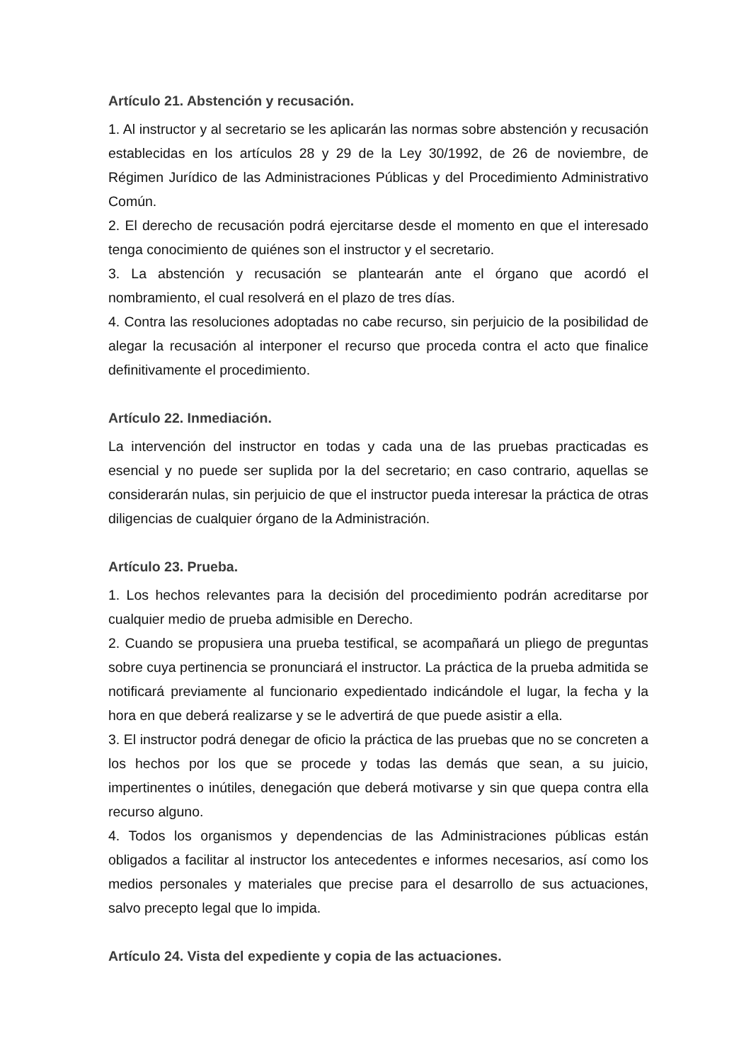Artículo 21. Abstención y recusación.
1. Al instructor y al secretario se les aplicarán las normas sobre abstención y recusación establecidas en los artículos 28 y 29 de la Ley 30/1992, de 26 de noviembre, de Régimen Jurídico de las Administraciones Públicas y del Procedimiento Administrativo Común.
2. El derecho de recusación podrá ejercitarse desde el momento en que el interesado tenga conocimiento de quiénes son el instructor y el secretario.
3. La abstención y recusación se plantearán ante el órgano que acordó el nombramiento, el cual resolverá en el plazo de tres días.
4. Contra las resoluciones adoptadas no cabe recurso, sin perjuicio de la posibilidad de alegar la recusación al interponer el recurso que proceda contra el acto que finalice definitivamente el procedimiento.
Artículo 22. Inmediación.
La intervención del instructor en todas y cada una de las pruebas practicadas es esencial y no puede ser suplida por la del secretario; en caso contrario, aquellas se considerarán nulas, sin perjuicio de que el instructor pueda interesar la práctica de otras diligencias de cualquier órgano de la Administración.
Artículo 23. Prueba.
1. Los hechos relevantes para la decisión del procedimiento podrán acreditarse por cualquier medio de prueba admisible en Derecho.
2. Cuando se propusiera una prueba testifical, se acompañará un pliego de preguntas sobre cuya pertinencia se pronunciará el instructor. La práctica de la prueba admitida se notificará previamente al funcionario expedientado indicándole el lugar, la fecha y la hora en que deberá realizarse y se le advertirá de que puede asistir a ella.
3. El instructor podrá denegar de oficio la práctica de las pruebas que no se concreten a los hechos por los que se procede y todas las demás que sean, a su juicio, impertinentes o inútiles, denegación que deberá motivarse y sin que quepa contra ella recurso alguno.
4. Todos los organismos y dependencias de las Administraciones públicas están obligados a facilitar al instructor los antecedentes e informes necesarios, así como los medios personales y materiales que precise para el desarrollo de sus actuaciones, salvo precepto legal que lo impida.
Artículo 24. Vista del expediente y copia de las actuaciones.